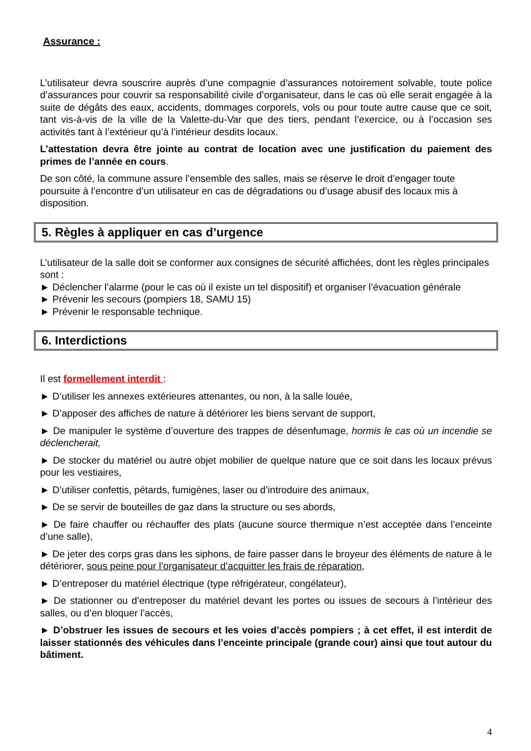Assurance :
L’utilisateur devra souscrire auprès d’une compagnie d’assurances notoirement solvable, toute police d’assurances pour couvrir sa responsabilité civile d’organisateur, dans le cas où elle serait engagée à la suite de dégâts des eaux, accidents, dommages corporels, vols ou pour toute autre cause que ce soit, tant vis-à-vis de la ville de la Valette-du-Var que des tiers, pendant l’exercice, ou à l’occasion ses activités tant à l’extérieur qu’à l’intérieur desdits locaux.
L’attestation devra être jointe au contrat de location avec une justification du paiement des primes de l’année en cours.
De son côté, la commune assure l’ensemble des salles, mais se réserve le droit d’engager toute poursuite à l’encontre d’un utilisateur en cas de dégradations ou d’usage abusif des locaux mis à disposition.
5. Règles à appliquer en cas d’urgence
L’utilisateur de la salle doit se conformer aux consignes de sécurité affichées, dont les règles principales sont :
► Déclencher l’alarme (pour le cas où il existe un tel dispositif) et organiser l’évacuation générale
► Prévenir les secours (pompiers 18, SAMU 15)
► Prévenir le responsable technique.
6. Interdictions
Il est formellement interdit :
► D’utiliser les annexes extérieures attenantes, ou non, à la salle louée,
► D’apposer des affiches de nature à détériorer les biens servant de support,
► De manipuler le système d’ouverture des trappes de désenfumage, hormis le cas où un incendie se déclencherait,
► De stocker du matériel ou autre objet mobilier de quelque nature que ce soit dans les locaux prévus pour les vestiaires,
► D’utiliser confettis, pétards, fumigènes, laser ou d’introduire des animaux,
► De se servir de bouteilles de gaz dans la structure ou ses abords,
► De faire chauffer ou réchauffer des plats (aucune source thermique n’est acceptée dans l’enceinte d’une salle),
► De jeter des corps gras dans les siphons, de faire passer dans le broyeur des éléments de nature à le détériorer, sous peine pour l’organisateur d’acquitter les frais de réparation,
► D’entreposer du matériel électrique (type réfrigérateur, congélateur),
► De stationner ou d’entreposer du matériel devant les portes ou issues de secours à l’intérieur des salles, ou d’en bloquer l’accès,
► D’obstruer les issues de secours et les voies d’accès pompiers ; à cet effet, il est interdit de laisser stationnés des véhicules dans l’enceinte principale (grande cour) ainsi que tout autour du bâtiment.
4